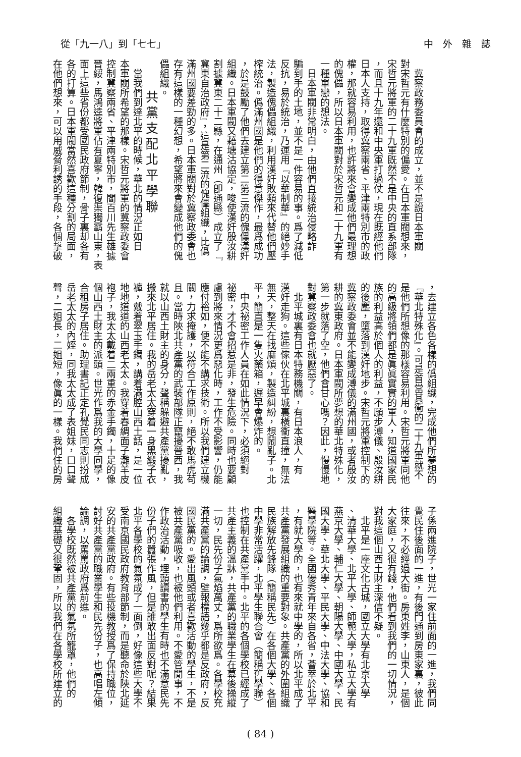從「九一八」到「七七」 中　外　雜　誌
　冀察政務委員會的成立，並不是說日本軍閥
對宋哲元有什麼特別的偏愛。在日本軍閥想來，
宋哲元將軍的二十九軍既然不是中央的直系部隊
，而且十九年還和中央軍打過仗，現在既經他們
日本人支持，取得冀察兩省、平津兩特別市的政
權，那就容易利用，也許將來會變成他們最理想
的傀儡，所以日本軍閥對於宋哲元和二十九軍有
一種單戀的想法。
　日本軍閥非常明白，由他們直接統治侵略詐
騙到手的土地，並不是一件容易的事。爲了減低
反抗，易於統治，乃運用『以華制華』的絕妙手
法，製造傀儡組織，利用漢奸敗類來代替他們壓
榨統治。僞滿州國是他們的得意傑作，最爲成功
，於是鼓勵了他們去建立第二第三流的傀儡漢奸
組織。日本軍閥又藉塘沽協定，唆使漢奸殷汝耕
割據冀東二十二縣，在通州（卽通縣）成立了『
冀東自治政府』，這是第二流的傀儡組織，比僞
滿州國要差勁的多。日本軍閥對於冀察政委會也
存有這樣的一種幻想，希望將來會變成他們的傀
儡組織。
　　共黨支配北平學聯
　當我們到達北平的時候，華北的情況正如日
本軍閥所希望的那樣。宋哲元將軍的冀察政委會
控制冀察兩省、平津兩特別市，閻百川先生雄據
晉綏，馬鴻逵將軍佔有夏寧，韓復渠獨霸山東，表
面上這些省份都受國民政府節制，骨子裏却各有
各的打算。日本軍閥當然喜歡這種分割的局面，
在他們想來，可以用威脅利誘的手段，各個擊破
，去建立各色各樣的僞組織，完成他們所夢想的
『華北特殊化』。可是首當其衝的二十九軍就不
是他們所想像的那樣容易利用。宋哲元將軍同他
的高級將領們都是眞眞實實的軍人，知道國家民
族的利益高於個人的利益，不願步溥儀、殷汝耕
的後塵，墮落到漢奸地步。宋哲元將軍控制下的
冀察政委會並不能變成溥儀的滿州國，或者殷汝
耕的冀東政府。日本軍閥所夢想的華北特殊化，
第一步就落了空，他們會甘心嗎？因此，慢慢地
對冀察政委會也就厭惡了。
　北平城裏有日本特務機關，有日本浪人，有
漢奸走狗。這些傢伙在北平城裏橫衝直撞，無法
無天，整天在找麻煩，製造糾紛，想鬧亂子。北
平，簡直是一隻火藥箱，遲早會爆炸的。
　中央祕密工作人員在如此情況下，必須絕對
祕密，才不會招惹是非，發生危險。同時也要顧
慮到將來情況更爲惡化時，工作不受影響，仍能
應付裕如，便不能不講求技術。所以我們建立機
關，力求掩護，以符合工作原則，絕不敢馬虎苟
且。當時陝北共產黨的武裝部隊正竄擾晉西，我
就以山西土財主的身分，聲稱躲避共產黨擾亂，
搬來北平居住。我的岳老太太穿着一身黑緞子衣
褲，戴着翠玉手鐲，講着滿腔山西土話，是一位
地地道道的山西老太太。我穿着春綢面子灘羊皮
袍子，我太太戴着二兩重的赤金手鐲，十足的像
個山西土財主的派頭。世光作爲我的大學同學，
合租房子居住。助理書記正定孔覺民同志則扮成
岳老太太的內姪，同我太太成了表姐妹，口口聲
聲，二姐長，二姐短，像眞的一樣。我們住的房
子係兩進院子，世光一家住前面的一進，我們同
覺民住後面的一進，有後門通到房東家裏，彼此
往來，不必經過大街。房東姓李，山東人，是個
大家庭，又很有錢，他們看到我們的一切情況，
對我這個山西土財主深信不疑。
　北平是一座文化古城，國立大學有北京大學
、清華大學、北平大學、師範大學，私立大學有
燕京大學、輔仁大學、朝陽大學、中國大學、民
國大學、華北大學、平民大學、中法大學、協和
醫學院等。全國優秀青年來自各省，薈萃於北平
，有就大學的，也有來就中學的，所以北平成了
共產黨發展組織的重要對象。共產黨的外圍組織
民族解放先鋒隊（簡稱民先）在各個大學、各個
中學非常活躍，北平學生聯合會（簡稱舊學聯）
也控制在共產黨手中。北平的各個學校已經成了
共產主義的溫牀，共產黨的職業學生在幕後操縱
一切，民先份子氣焰萬丈，爲所欲爲。各學校充
滿共產黨的論調，壁報標語幾乎都是反政府，反
國民黨的。愛出風頭或者喜歡活動的學生，不是
被共產黨吸收，也被他們利用。不愛管閒事，不
作政治活動，埋頭讀書的學生有時也不滿意民先
份子們的囂張作風，但是誰敢出面反對呢？結果
北平各學校的氣氛成了一面倒，好像這些大學不
受南京國民政府教育部節制，而是聽命於陝北延
安的共產黨政府。有些投機教授爲了保持職位，
討好共產黨的職業學生和民先份子，也高唱左傾
論調，以罵罵政府爲前進。
　各學校既然被共產黨的氣氛所籠罩，他們的
組織基礎又很鞏固，所以我們在各學校所建立的
( 84 )